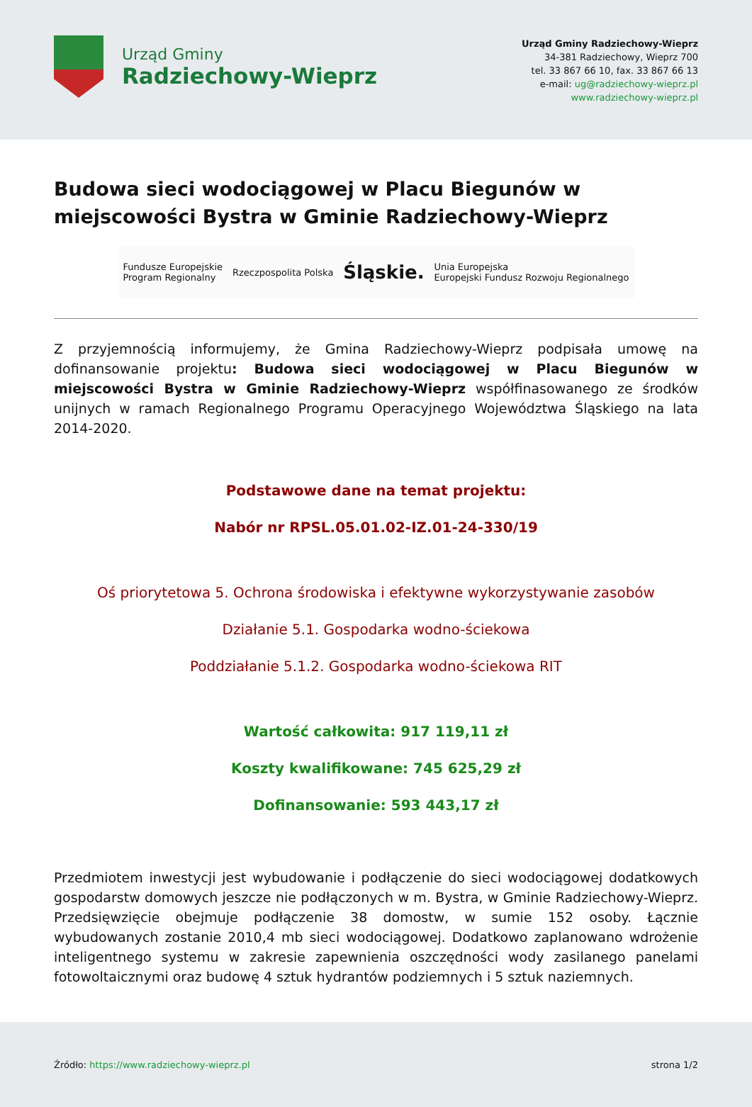Urząd Gminy
Radziechowy-Wieprz
Urząd Gminy Radziechowy-Wieprz
34-381 Radziechowy, Wieprz 700
tel. 33 867 66 10, fax. 33 867 66 13
e-mail: ug@radziechowy-wieprz.pl
www.radziechowy-wieprz.pl
Budowa sieci wodociągowej w Placu Biegunów w miejscowości Bystra w Gminie Radziechowy-Wieprz
Fundusze Europejskie
Program Regionalny Rzeczpospolita Polska Śląskie. Unia Europejska
Europejski Fundusz Rozwoju Regionalnego
Z przyjemnością informujemy, że Gmina Radziechowy-Wieprz podpisała umowę na dofinansowanie projektu: Budowa sieci wodociągowej w Placu Biegunów w miejscowości Bystra w Gminie Radziechowy-Wieprz współfinasowanego ze środków unijnych w ramach Regionalnego Programu Operacyjnego Województwa Śląskiego na lata 2014-2020.
Podstawowe dane na temat projektu:
Nabór nr RPSL.05.01.02-IZ.01-24-330/19
Oś priorytetowa 5. Ochrona środowiska i efektywne wykorzystywanie zasobów
Działanie 5.1. Gospodarka wodno-ściekowa
Poddziałanie 5.1.2. Gospodarka wodno-ściekowa RIT
Wartość całkowita: 917 119,11 zł
Koszty kwalifikowane: 745 625,29 zł
Dofinansowanie: 593 443,17 zł
Przedmiotem inwestycji jest wybudowanie i podłączenie do sieci wodociągowej dodatkowych gospodarstw domowych jeszcze nie podłączonych w m. Bystra, w Gminie Radziechowy-Wieprz. Przedsięwzięcie obejmuje podłączenie 38 domostw, w sumie 152 osoby. Łącznie wybudowanych zostanie 2010,4 mb sieci wodociągowej. Dodatkowo zaplanowano wdrożenie inteligentnego systemu w zakresie zapewnienia oszczędności wody zasilanego panelami fotowoltaicznymi oraz budowę 4 sztuk hydrantów podziemnych i 5 sztuk naziemnych.
Źródło: https://www.radziechowy-wieprz.pl strona 1/2